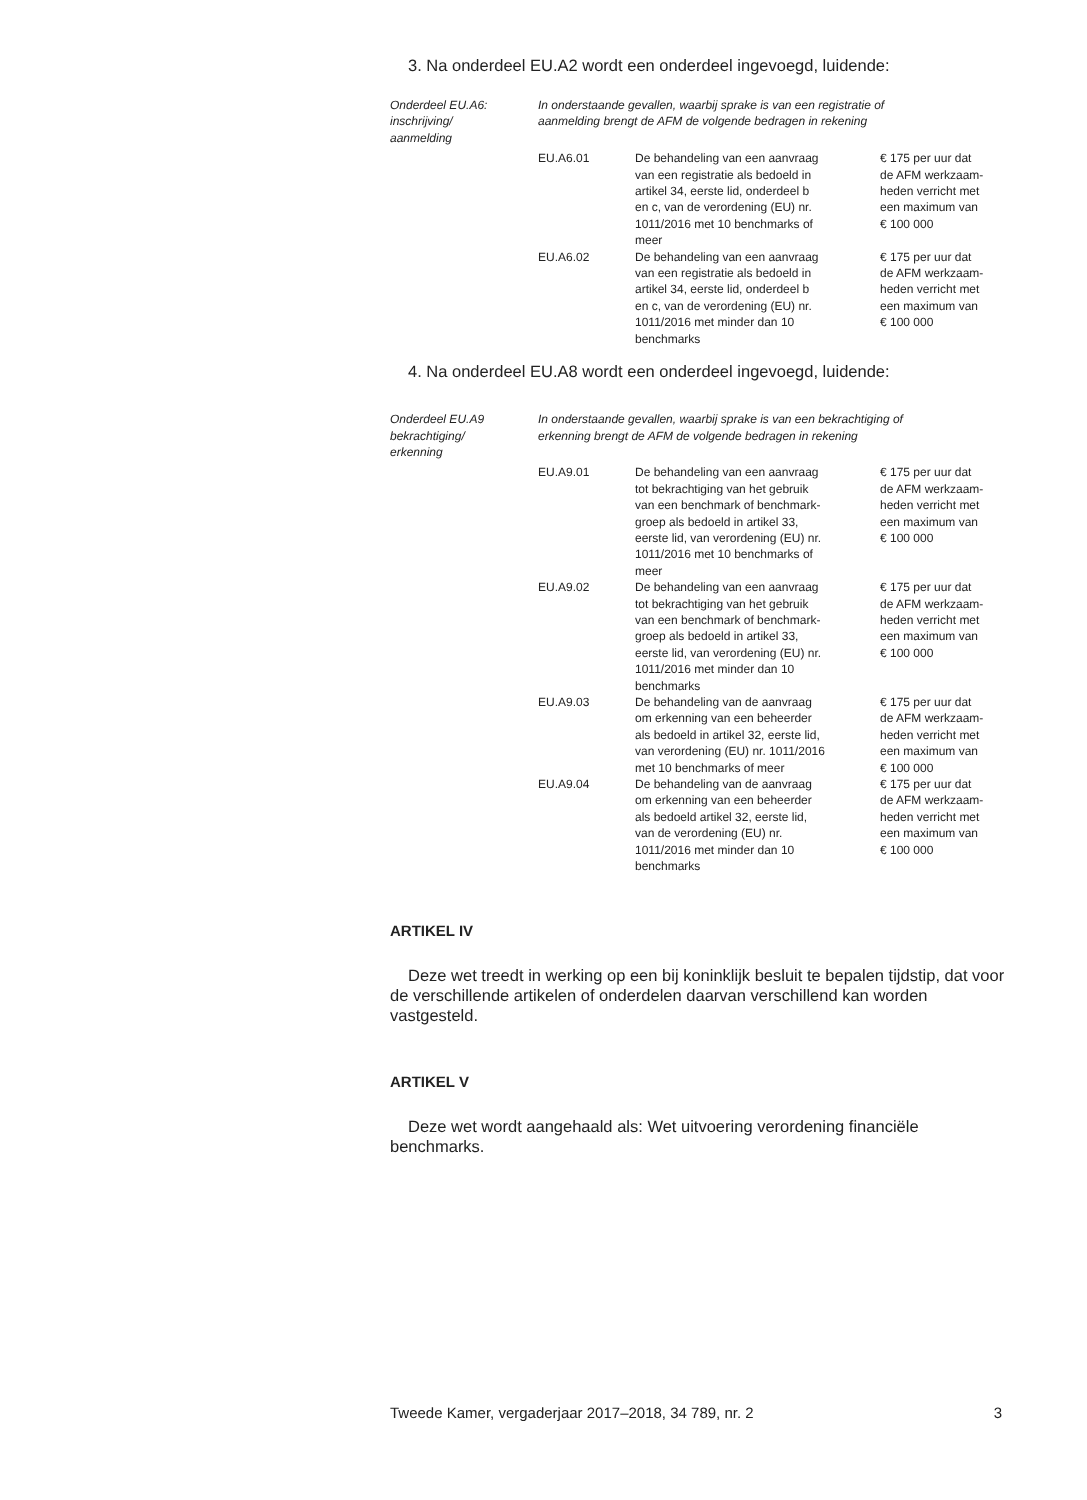3. Na onderdeel EU.A2 wordt een onderdeel ingevoegd, luidende:
| Onderdeel EU.A6: inschrijving/ aanmelding | In onderstaande gevallen, waarbij sprake is van een registratie of aanmelding brengt de AFM de volgende bedragen in rekening | | |
| | EU.A6.01 | De behandeling van een aanvraag van een registratie als bedoeld in artikel 34, eerste lid, onderdeel b en c, van de verordening (EU) nr. 1011/2016 met 10 benchmarks of meer | € 175 per uur dat de AFM werkzaam- heden verricht met een maximum van € 100 000 |
| | EU.A6.02 | De behandeling van een aanvraag van een registratie als bedoeld in artikel 34, eerste lid, onderdeel b en c, van de verordening (EU) nr. 1011/2016 met minder dan 10 benchmarks | € 175 per uur dat de AFM werkzaam- heden verricht met een maximum van € 100 000 |
4. Na onderdeel EU.A8 wordt een onderdeel ingevoegd, luidende:
| Onderdeel EU.A9 bekrachtiging/ erkenning | In onderstaande gevallen, waarbij sprake is van een bekrachtiging of erkenning brengt de AFM de volgende bedragen in rekening | | |
| | EU.A9.01 | De behandeling van een aanvraag tot bekrachtiging van het gebruik van een benchmark of benchmark- groep als bedoeld in artikel 33, eerste lid, van verordening (EU) nr. 1011/2016 met 10 benchmarks of meer | € 175 per uur dat de AFM werkzaam- heden verricht met een maximum van € 100 000 |
| | EU.A9.02 | De behandeling van een aanvraag tot bekrachtiging van het gebruik van een benchmark of benchmark- groep als bedoeld in artikel 33, eerste lid, van verordening (EU) nr. 1011/2016 met minder dan 10 benchmarks | € 175 per uur dat de AFM werkzaam- heden verricht met een maximum van € 100 000 |
| | EU.A9.03 | De behandeling van de aanvraag om erkenning van een beheerder als bedoeld in artikel 32, eerste lid, van verordening (EU) nr. 1011/2016 met 10 benchmarks of meer | € 175 per uur dat de AFM werkzaam- heden verricht met een maximum van € 100 000 |
| | EU.A9.04 | De behandeling van de aanvraag om erkenning van een beheerder als bedoeld artikel 32, eerste lid, van de verordening (EU) nr. 1011/2016 met minder dan 10 benchmarks | € 175 per uur dat de AFM werkzaam- heden verricht met een maximum van € 100 000 |
ARTIKEL IV
Deze wet treedt in werking op een bij koninklijk besluit te bepalen tijdstip, dat voor de verschillende artikelen of onderdelen daarvan verschillend kan worden vastgesteld.
ARTIKEL V
Deze wet wordt aangehaald als: Wet uitvoering verordening financiële benchmarks.
Tweede Kamer, vergaderjaar 2017–2018, 34 789, nr. 2 3